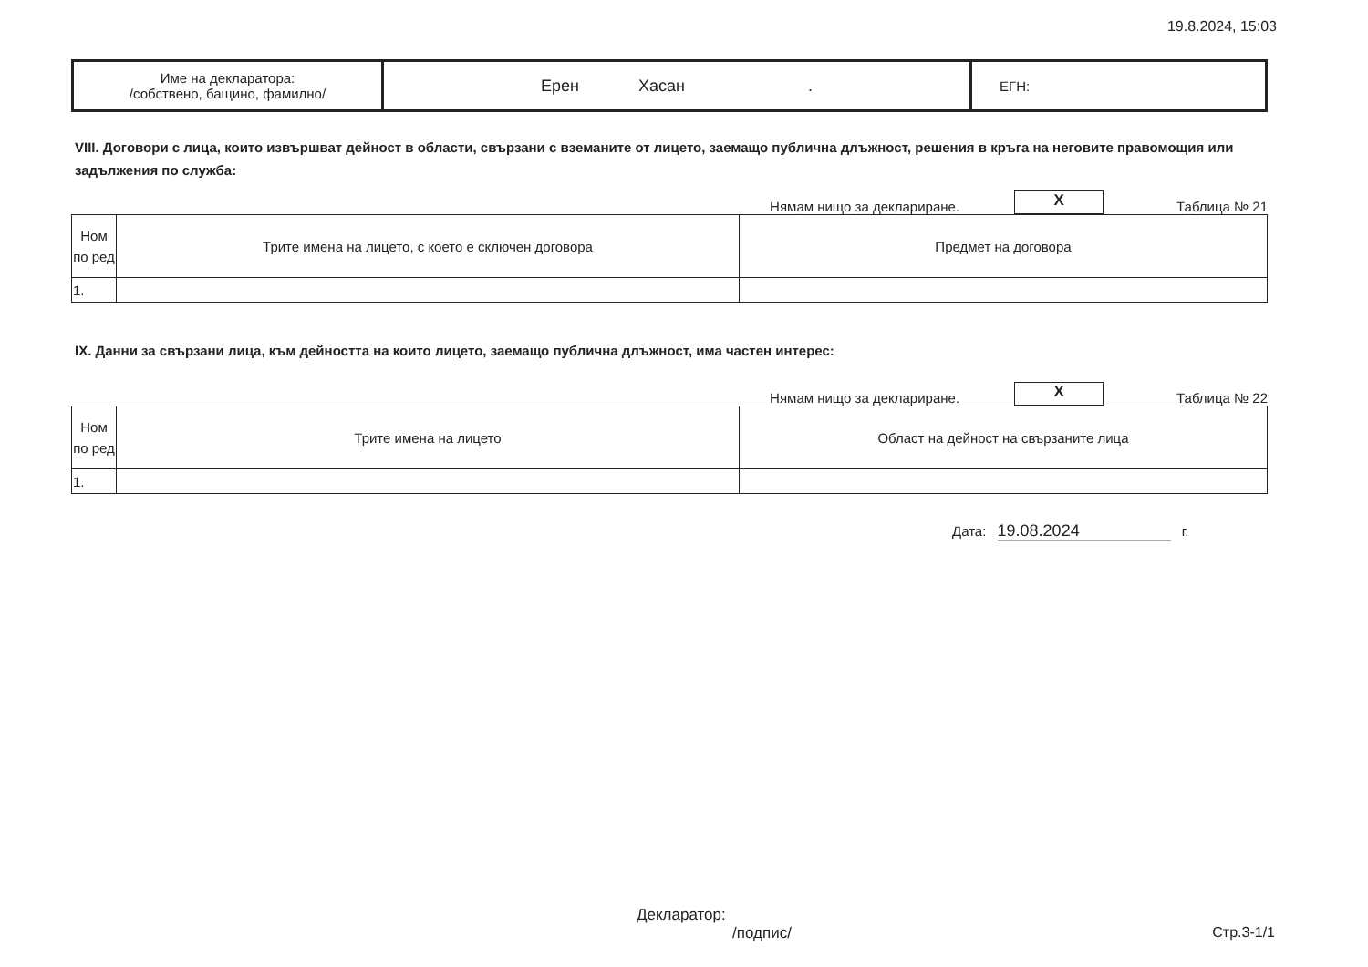19.8.2024, 15:03
| Име на декларатора: /собствено, бащино, фамилно/ | Ерен Хасан . | ЕГН: |
VIII. Договори с лица, които извършват дейност в области, свързани с вземаните от лицето, заемащо публична длъжност, решения в кръга на неговите правомощия или задължения по служба:
Нямам нищо за деклариране.
X
Таблица № 21
| Ном по ред | Трите имена на лицето, с което е сключен договора | Предмет на договора |
| --- | --- | --- |
| 1. | | |
IX. Данни за свързани лица, към дейността на които лицето, заемащо публична длъжност, има частен интерес:
Нямам нищо за деклариране.
X
Таблица № 22
| Ном по ред | Трите имена на лицето | Област на дейност на свързаните лица |
| --- | --- | --- |
| 1. | | |
Дата: 19.08.2024 г.
Декларатор:
/подпис/
Стр.3-1/1